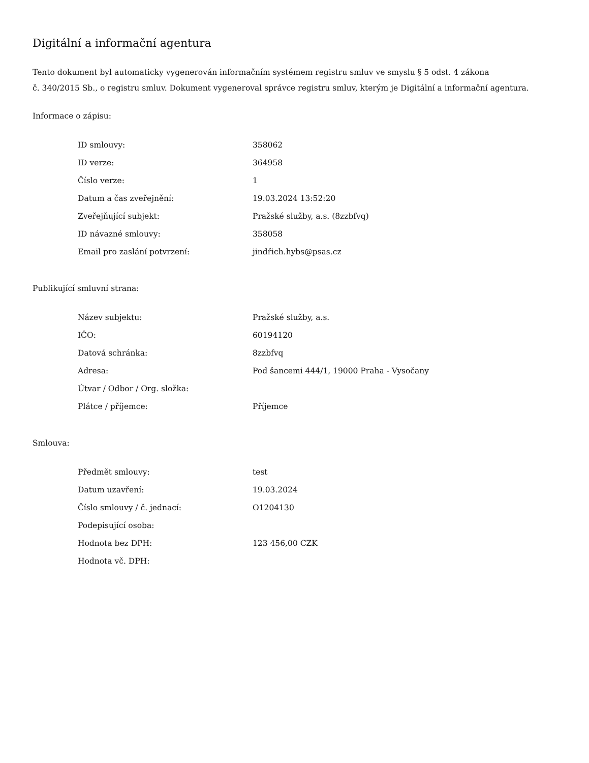Digitální a informační agentura
Tento dokument byl automaticky vygenerován informačním systémem registru smluv ve smyslu § 5 odst. 4 zákona
č. 340/2015 Sb., o registru smluv. Dokument vygeneroval správce registru smluv, kterým je Digitální a informační agentura.
Informace o zápisu:
| ID smlouvy: | 358062 |
| ID verze: | 364958 |
| Číslo verze: | 1 |
| Datum a čas zveřejnění: | 19.03.2024 13:52:20 |
| Zveřejňující subjekt: | Pražské služby, a.s. (8zzbfvq) |
| ID návazné smlouvy: | 358058 |
| Email pro zaslání potvrzení: | jindřich.hybs@psas.cz |
Publikující smluvní strana:
| Název subjektu: | Pražské služby, a.s. |
| IČO: | 60194120 |
| Datová schránka: | 8zzbfvq |
| Adresa: | Pod šancemi 444/1, 19000 Praha - Vysočany |
| Útvar / Odbor / Org. složka: | |
| Plátce / příjemce: | Příjemce |
Smlouva:
| Předmět smlouvy: | test |
| Datum uzavření: | 19.03.2024 |
| Číslo smlouvy / č. jednací: | O1204130 |
| Podepisující osoba: | |
| Hodnota bez DPH: | 123 456,00 CZK |
| Hodnota vč. DPH: | |